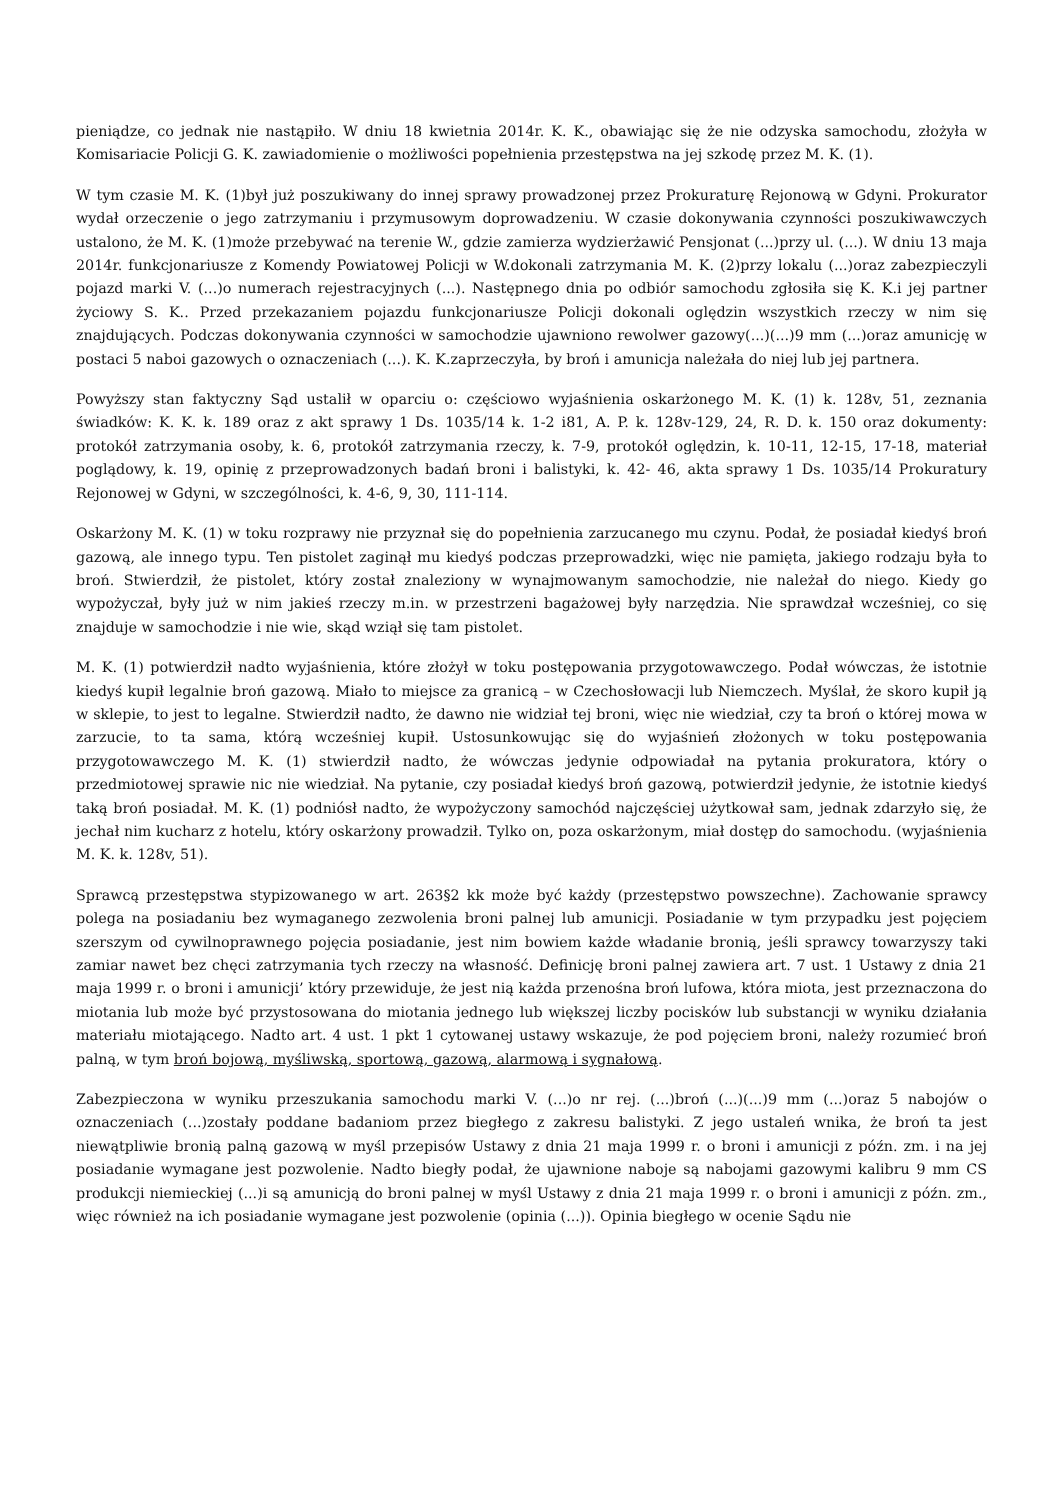pieniądze, co jednak nie nastąpiło. W dniu 18 kwietnia 2014r. K. K., obawiając się że nie odzyska samochodu, złożyła w Komisariacie Policji G. K. zawiadomienie o możliwości popełnienia przestępstwa na jej szkodę przez M. K. (1).
W tym czasie M. K. (1)był już poszukiwany do innej sprawy prowadzonej przez Prokuraturę Rejonową w Gdyni. Prokurator wydał orzeczenie o jego zatrzymaniu i przymusowym doprowadzeniu. W czasie dokonywania czynności poszukiwawczych ustalono, że M. K. (1)może przebywać na terenie W., gdzie zamierza wydzierżawić Pensjonat (...)przy ul. (...). W dniu 13 maja 2014r. funkcjonariusze z Komendy Powiatowej Policji w W.dokonali zatrzymania M. K. (2)przy lokalu (...)oraz zabezpieczyli pojazd marki V. (...)o numerach rejestracyjnych (...). Następnego dnia po odbiór samochodu zgłosiła się K. K.i jej partner życiowy S. K.. Przed przekazaniem pojazdu funkcjonariusze Policji dokonali oględzin wszystkich rzeczy w nim się znajdujących. Podczas dokonywania czynności w samochodzie ujawniono rewolwer gazowy(...)(...)9 mm (...)oraz amunicję w postaci 5 naboi gazowych o oznaczeniach (...). K. K.zaprzeczyła, by broń i amunicja należała do niej lub jej partnera.
Powyższy stan faktyczny Sąd ustalił w oparciu o: częściowo wyjaśnienia oskarżonego M. K. (1) k. 128v, 51, zeznania świadków: K. K. k. 189 oraz z akt sprawy 1 Ds. 1035/14 k. 1-2 i81, A. P. k. 128v-129, 24, R. D. k. 150 oraz dokumenty: protokół zatrzymania osoby, k. 6, protokół zatrzymania rzeczy, k. 7-9, protokół oględzin, k. 10-11, 12-15, 17-18, materiał poglądowy, k. 19, opinię z przeprowadzonych badań broni i balistyki, k. 42- 46, akta sprawy 1 Ds. 1035/14 Prokuratury Rejonowej w Gdyni, w szczególności, k. 4-6, 9, 30, 111-114.
Oskarżony M. K. (1) w toku rozprawy nie przyznał się do popełnienia zarzucanego mu czynu. Podał, że posiadał kiedyś broń gazową, ale innego typu. Ten pistolet zaginął mu kiedyś podczas przeprowadzki, więc nie pamięta, jakiego rodzaju była to broń. Stwierdził, że pistolet, który został znaleziony w wynajmowanym samochodzie, nie należał do niego. Kiedy go wypożyczał, były już w nim jakieś rzeczy m.in. w przestrzeni bagażowej były narzędzia. Nie sprawdzał wcześniej, co się znajduje w samochodzie i nie wie, skąd wziął się tam pistolet.
M. K. (1) potwierdził nadto wyjaśnienia, które złożył w toku postępowania przygotowawczego. Podał wówczas, że istotnie kiedyś kupił legalnie broń gazową. Miało to miejsce za granicą – w Czechosłowacji lub Niemczech. Myślał, że skoro kupił ją w sklepie, to jest to legalne. Stwierdził nadto, że dawno nie widział tej broni, więc nie wiedział, czy ta broń o której mowa w zarzucie, to ta sama, którą wcześniej kupił. Ustosunkowując się do wyjaśnień złożonych w toku postępowania przygotowawczego M. K. (1) stwierdził nadto, że wówczas jedynie odpowiadał na pytania prokuratora, który o przedmiotowej sprawie nic nie wiedział. Na pytanie, czy posiadał kiedyś broń gazową, potwierdził jedynie, że istotnie kiedyś taką broń posiadał. M. K. (1) podniósł nadto, że wypożyczony samochód najczęściej użytkował sam, jednak zdarzyło się, że jechał nim kucharz z hotelu, który oskarżony prowadził. Tylko on, poza oskarżonym, miał dostęp do samochodu. (wyjaśnienia M. K. k. 128v, 51).
Sprawcą przestępstwa stypizowanego w art. 263§2 kk może być każdy (przestępstwo powszechne). Zachowanie sprawcy polega na posiadaniu bez wymaganego zezwolenia broni palnej lub amunicji. Posiadanie w tym przypadku jest pojęciem szerszym od cywilnoprawnego pojęcia posiadanie, jest nim bowiem każde władanie bronią, jeśli sprawcy towarzyszy taki zamiar nawet bez chęci zatrzymania tych rzeczy na własność. Definicję broni palnej zawiera art. 7 ust. 1 Ustawy z dnia 21 maja 1999 r. o broni i amunicji’ który przewiduje, że jest nią każda przenośna broń lufowa, która miota, jest przeznaczona do miotania lub może być przystosowana do miotania jednego lub większej liczby pocisków lub substancji w wyniku działania materiału miotającego. Nadto art. 4 ust. 1 pkt 1 cytowanej ustawy wskazuje, że pod pojęciem broni, należy rozumieć broń palną, w tym broń bojową, myśliwską, sportową, gazową, alarmową i sygnałową.
Zabezpieczona w wyniku przeszukania samochodu marki V. (...)o nr rej. (...)broń (...)(...)9 mm (...)oraz 5 nabojów o oznaczeniach (...)zostały poddane badaniom przez biegłego z zakresu balistyki. Z jego ustaleń wnika, że broń ta jest niewątpliwie bronią palną gazową w myśl przepisów Ustawy z dnia 21 maja 1999 r. o broni i amunicji z późn. zm. i na jej posiadanie wymagane jest pozwolenie. Nadto biegły podał, że ujawnione naboje są nabojami gazowymi kalibru 9 mm CS produkcji niemieckiej (...)i są amunicją do broni palnej w myśl Ustawy z dnia 21 maja 1999 r. o broni i amunicji z późn. zm., więc również na ich posiadanie wymagane jest pozwolenie (opinia (...)). Opinia biegłego w ocenie Sądu nie